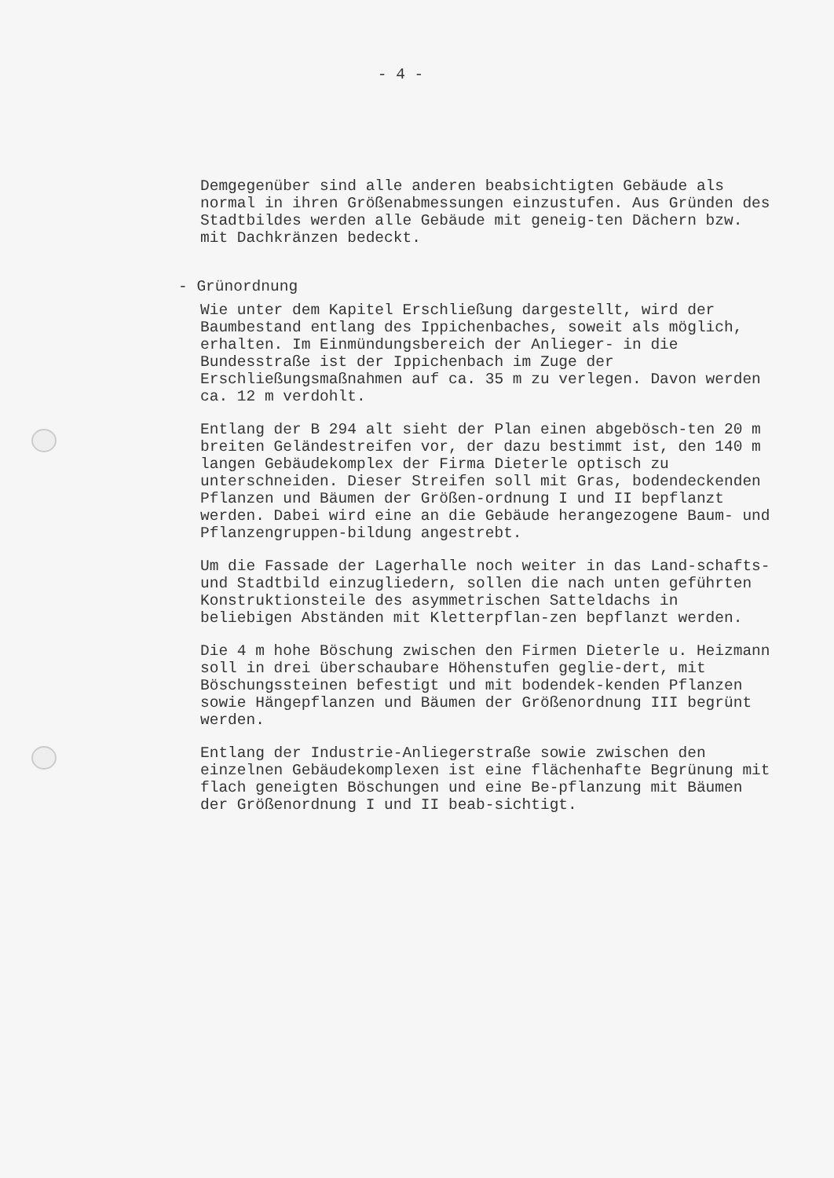- 4 -
Demgegenüber sind alle anderen beabsichtigten Gebäude als normal in ihren Größenabmessungen einzustufen. Aus Gründen des Stadtbildes werden alle Gebäude mit geneig-ten Dächern bzw. mit Dachkränzen bedeckt.
- Grünordnung
Wie unter dem Kapitel Erschließung dargestellt, wird der Baumbestand entlang des Ippichenbaches, soweit als möglich, erhalten. Im Einmündungsbereich der Anlieger- in die Bundesstraße ist der Ippichenbach im Zuge der Erschließungsmaßnahmen auf ca. 35 m zu verlegen. Davon werden ca. 12 m verdohlt.
Entlang der B 294 alt sieht der Plan einen abgebösch-ten 20 m breiten Geländestreifen vor, der dazu bestimmt ist, den 140 m langen Gebäudekomplex der Firma Dieterle optisch zu unterschneiden. Dieser Streifen soll mit Gras, bodendeckenden Pflanzen und Bäumen der Größen-ordnung I und II bepflanzt werden. Dabei wird eine an die Gebäude herangezogene Baum- und Pflanzengruppen-bildung angestrebt.
Um die Fassade der Lagerhalle noch weiter in das Land-schafts- und Stadtbild einzugliedern, sollen die nach unten geführten Konstruktionsteile des asymmetrischen Satteldachs in beliebigen Abständen mit Kletterpflan-zen bepflanzt werden.
Die 4 m hohe Böschung zwischen den Firmen Dieterle u. Heizmann soll in drei überschaubare Höhenstufen geglie-dert, mit Böschungssteinen befestigt und mit bodendek-kenden Pflanzen sowie Hängepflanzen und Bäumen der Größenordnung III begrünt werden.
Entlang der Industrie-Anliegerstraße sowie zwischen den einzelnen Gebäudekomplexen ist eine flächenhafte Begrünung mit flach geneigten Böschungen und eine Be-pflanzung mit Bäumen der Größenordnung I und II beab-sichtigt.